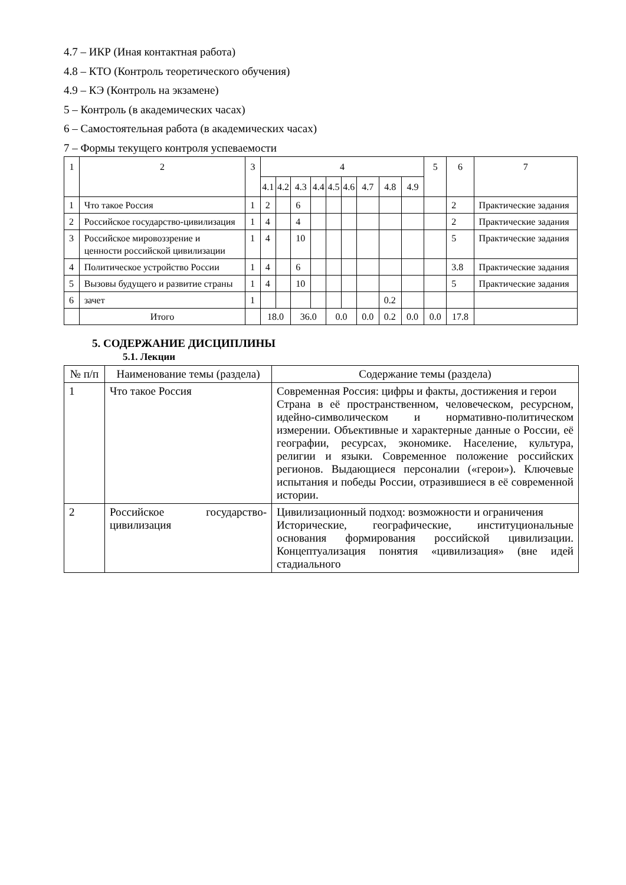4.7 – ИКР (Иная контактная работа)
4.8 – КТО (Контроль теоретического обучения)
4.9 – КЭ (Контроль на экзамене)
5 – Контроль (в академических часах)
6 – Самостоятельная работа (в академических часах)
7 – Формы текущего контроля успеваемости
| 1 | 2 | 3 | 4 | | | | | | | | | 5 | 6 | 7 |
| --- | --- | --- | --- | --- | --- | --- | --- | --- | --- | --- | --- | --- | --- | --- |
| | | | 4.1 | 4.2 | 4.3 | 4.4 | 4.5 | 4.6 | 4.7 | 4.8 | 4.9 | | | |
| 1 | Что такое Россия | 1 | 2 | | 6 | | | | | | | | 2 | Практические задания |
| 2 | Российское государство-цивилизация | 1 | 4 | | 4 | | | | | | | | 2 | Практические задания |
| 3 | Российское мировоззрение и ценности российской цивилизации | 1 | 4 | | 10 | | | | | | | | 5 | Практические задания |
| 4 | Политическое устройство России | 1 | 4 | | 6 | | | | | | | | 3.8 | Практические задания |
| 5 | Вызовы будущего и развитие страны | 1 | 4 | | 10 | | | | | | | | 5 | Практические задания |
| 6 | зачет | 1 | | | | | | | | 0.2 | | | | |
| | Итого | | 18.0 | | 36.0 | | 0.0 | | 0.0 | 0.2 | 0.0 | 0.0 | 17.8 | |
5. СОДЕРЖАНИЕ ДИСЦИПЛИНЫ
5.1. Лекции
| № п/п | Наименование темы (раздела) | Содержание темы (раздела) |
| --- | --- | --- |
| 1 | Что такое Россия | Современная Россия: цифры и факты, достижения и герои Страна в её пространственном, человеческом, ресурсном, идейно-символическом и нормативно-политическом измерении. Объективные и характерные данные о России, её географии, ресурсах, экономике. Население, культура, религии и языки. Современное положение российских регионов. Выдающиеся персоналии («герои»). Ключевые испытания и победы России, отразившиеся в её современной истории. |
| 2 | Российское государство-цивилизация | Цивилизационный подход: возможности и ограничения Исторические, географические, институциональные основания формирования российской цивилизации. Концептуализация понятия «цивилизация» (вне идей стадиального |